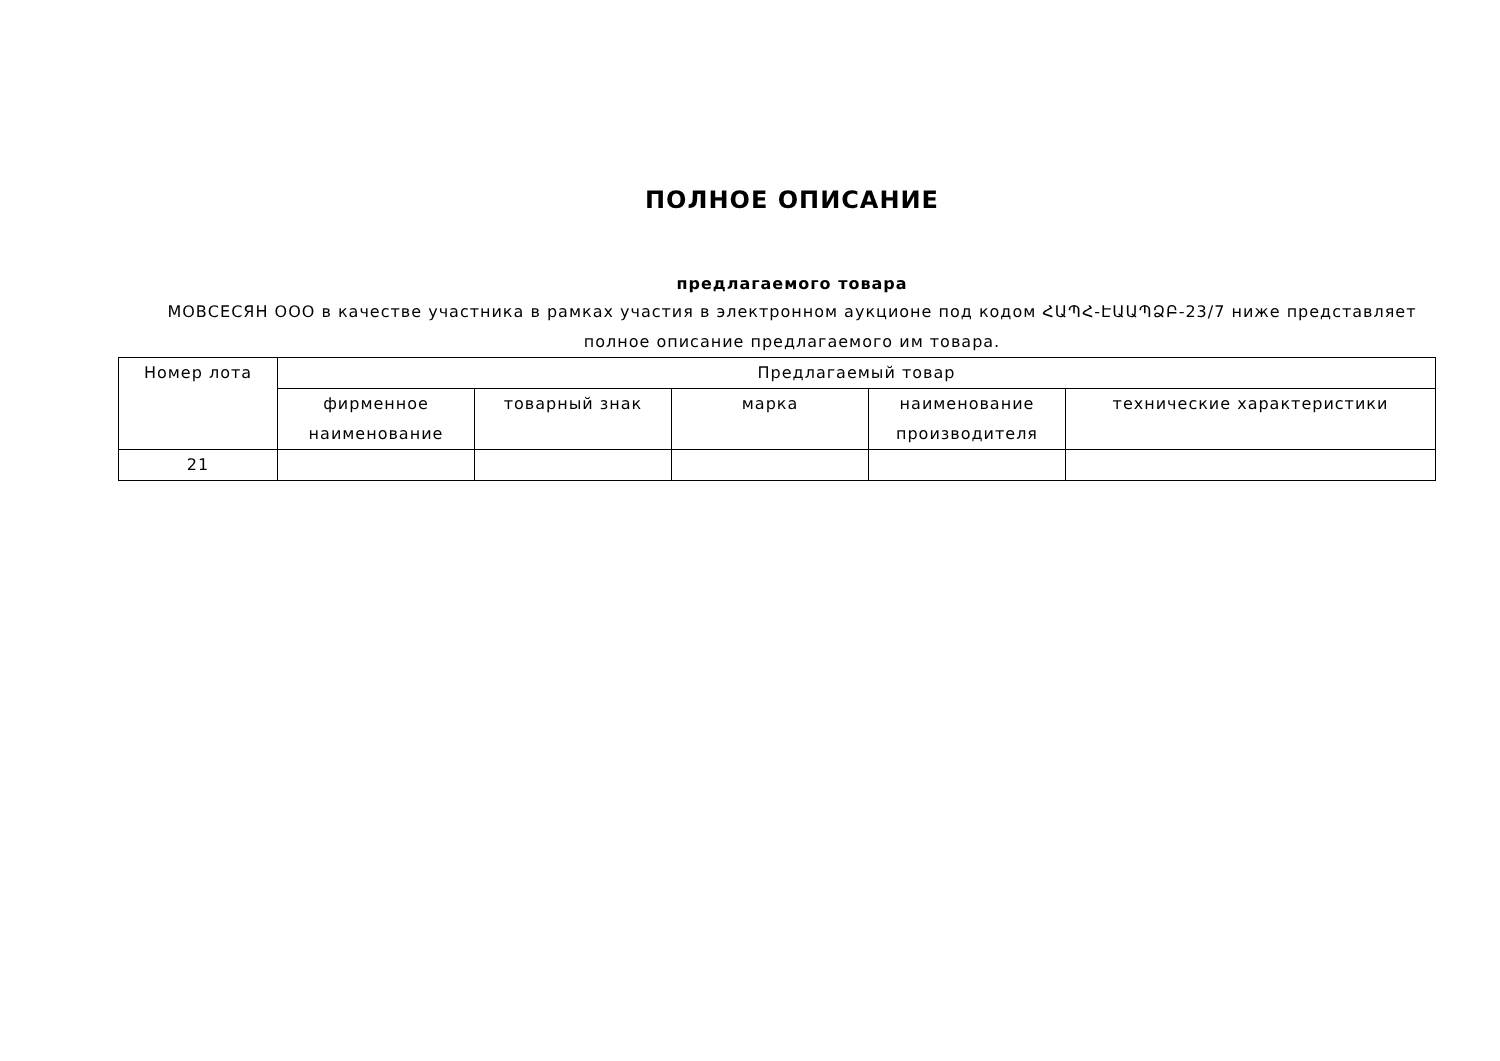ПОЛНОЕ ОПИСАНИЕ
предлагаемого товара
МОВСЕСЯН ООО в качестве участника в рамках участия в электронном аукционе под кодом ՀԱՊՀ-ԷԱԱՊՁԲ-23/7 ниже представляет полное описание предлагаемого им товара.
| Номер лота | Предлагаемый товар | | | | |
| --- | --- | --- | --- | --- | --- |
| | фирменное наименование | товарный знак | марка | наименование производителя | технические характеристики |
| 21 | | | | | |